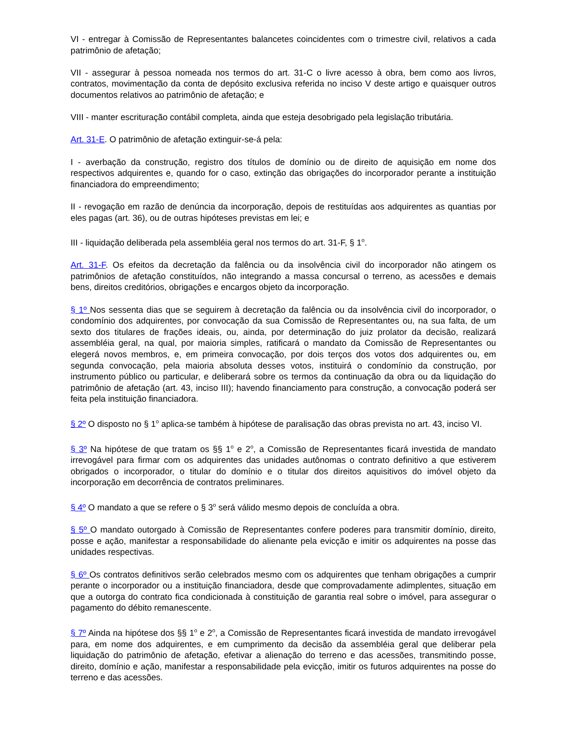VI - entregar à Comissão de Representantes balancetes coincidentes com o trimestre civil, relativos a cada patrimônio de afetação;
VII - assegurar à pessoa nomeada nos termos do art. 31-C o livre acesso à obra, bem como aos livros, contratos, movimentação da conta de depósito exclusiva referida no inciso V deste artigo e quaisquer outros documentos relativos ao patrimônio de afetação; e
VIII - manter escrituração contábil completa, ainda que esteja desobrigado pela legislação tributária.
Art. 31-E. O patrimônio de afetação extinguir-se-á pela:
I - averbação da construção, registro dos títulos de domínio ou de direito de aquisição em nome dos respectivos adquirentes e, quando for o caso, extinção das obrigações do incorporador perante a instituição financiadora do empreendimento;
II - revogação em razão de denúncia da incorporação, depois de restituídas aos adquirentes as quantias por eles pagas (art. 36), ou de outras hipóteses previstas em lei; e
III - liquidação deliberada pela assembléia geral nos termos do art. 31-F, § 1<sup>o</sup>.
Art. 31-F. Os efeitos da decretação da falência ou da insolvência civil do incorporador não atingem os patrimônios de afetação constituídos, não integrando a massa concursal o terreno, as acessões e demais bens, direitos creditórios, obrigações e encargos objeto da incorporação.
§ 1º Nos sessenta dias que se seguirem à decretação da falência ou da insolvência civil do incorporador, o condomínio dos adquirentes, por convocação da sua Comissão de Representantes ou, na sua falta, de um sexto dos titulares de frações ideais, ou, ainda, por determinação do juiz prolator da decisão, realizará assembléia geral, na qual, por maioria simples, ratificará o mandato da Comissão de Representantes ou elegerá novos membros, e, em primeira convocação, por dois terços dos votos dos adquirentes ou, em segunda convocação, pela maioria absoluta desses votos, instituirá o condomínio da construção, por instrumento público ou particular, e deliberará sobre os termos da continuação da obra ou da liquidação do patrimônio de afetação (art. 43, inciso III); havendo financiamento para construção, a convocação poderá ser feita pela instituição financiadora.
§ 2º O disposto no § 1<sup>o</sup> aplica-se também à hipótese de paralisação das obras prevista no art. 43, inciso VI.
§ 3º Na hipótese de que tratam os §§ 1<sup>o</sup> e 2<sup>o</sup>, a Comissão de Representantes ficará investida de mandato irrevogável para firmar com os adquirentes das unidades autônomas o contrato definitivo a que estiverem obrigados o incorporador, o titular do domínio e o titular dos direitos aquisitivos do imóvel objeto da incorporação em decorrência de contratos preliminares.
§ 4º O mandato a que se refere o § 3<sup>o</sup> será válido mesmo depois de concluída a obra.
§ 5º O mandato outorgado à Comissão de Representantes confere poderes para transmitir domínio, direito, posse e ação, manifestar a responsabilidade do alienante pela evicção e imitir os adquirentes na posse das unidades respectivas.
§ 6º Os contratos definitivos serão celebrados mesmo com os adquirentes que tenham obrigações a cumprir perante o incorporador ou a instituição financiadora, desde que comprovadamente adimplentes, situação em que a outorga do contrato fica condicionada à constituição de garantia real sobre o imóvel, para assegurar o pagamento do débito remanescente.
§ 7º Ainda na hipótese dos §§ 1<sup>o</sup> e 2<sup>o</sup>, a Comissão de Representantes ficará investida de mandato irrevogável para, em nome dos adquirentes, e em cumprimento da decisão da assembléia geral que deliberar pela liquidação do patrimônio de afetação, efetivar a alienação do terreno e das acessões, transmitindo posse, direito, domínio e ação, manifestar a responsabilidade pela evicção, imitir os futuros adquirentes na posse do terreno e das acessões.